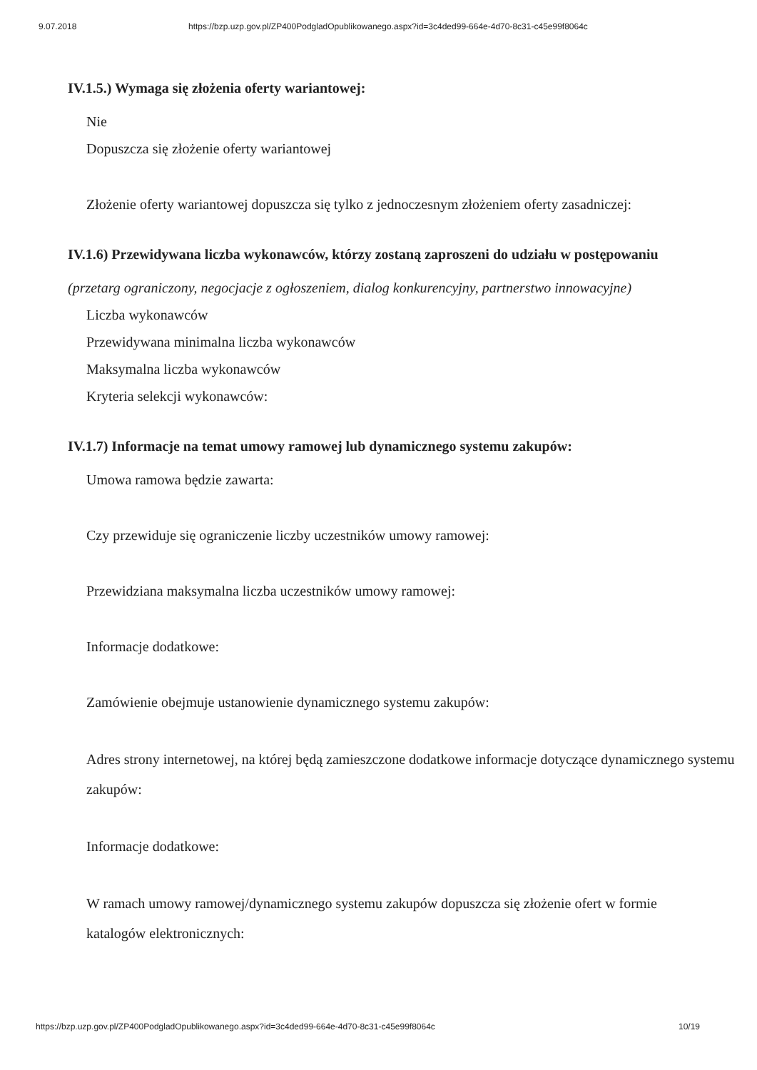9.07.2018 https://bzp.uzp.gov.pl/ZP400PodgladOpublikowanego.aspx?id=3c4ded99-664e-4d70-8c31-c45e99f8064c
IV.1.5.) Wymaga się złożenia oferty wariantowej:
Nie
Dopuszcza się złożenie oferty wariantowej
Złożenie oferty wariantowej dopuszcza się tylko z jednoczesnym złożeniem oferty zasadniczej:
IV.1.6) Przewidywana liczba wykonawców, którzy zostaną zaproszeni do udziału w postępowaniu
(przetarg ograniczony, negocjacje z ogłoszeniem, dialog konkurencyjny, partnerstwo innowacyjne)
Liczba wykonawców
Przewidywana minimalna liczba wykonawców
Maksymalna liczba wykonawców
Kryteria selekcji wykonawców:
IV.1.7) Informacje na temat umowy ramowej lub dynamicznego systemu zakupów:
Umowa ramowa będzie zawarta:
Czy przewiduje się ograniczenie liczby uczestników umowy ramowej:
Przewidziana maksymalna liczba uczestników umowy ramowej:
Informacje dodatkowe:
Zamówienie obejmuje ustanowienie dynamicznego systemu zakupów:
Adres strony internetowej, na której będą zamieszczone dodatkowe informacje dotyczące dynamicznego systemu zakupów:
Informacje dodatkowe:
W ramach umowy ramowej/dynamicznego systemu zakupów dopuszcza się złożenie ofert w formie katalogów elektronicznych:
https://bzp.uzp.gov.pl/ZP400PodgladOpublikowanego.aspx?id=3c4ded99-664e-4d70-8c31-c45e99f8064c 10/19